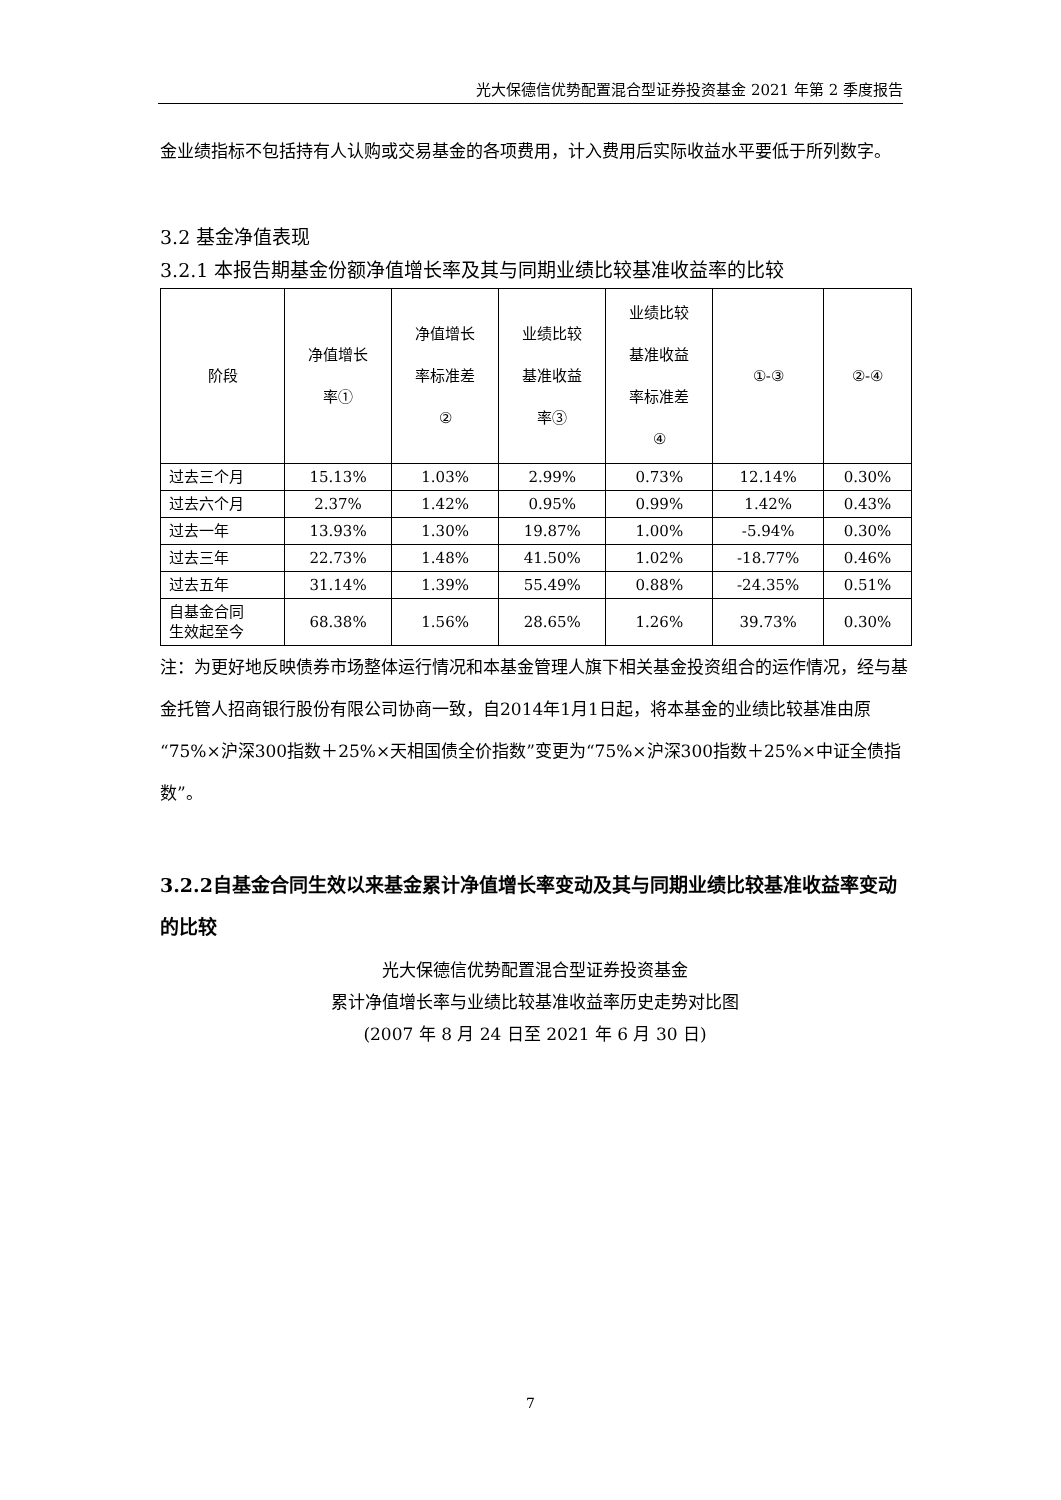光大保德信优势配置混合型证券投资基金 2021 年第 2 季度报告
金业绩指标不包括持有人认购或交易基金的各项费用，计入费用后实际收益水平要低于所列数字。
3.2 基金净值表现
3.2.1 本报告期基金份额净值增长率及其与同期业绩比较基准收益率的比较
| 阶段 | 净值增长 率① | 净值增长 率标准差 ② | 业绩比较 基准收益 率③ | 业绩比较 基准收益 率标准差 ④ | ①-③ | ②-④ |
| --- | --- | --- | --- | --- | --- | --- |
| 过去三个月 | 15.13% | 1.03% | 2.99% | 0.73% | 12.14% | 0.30% |
| 过去六个月 | 2.37% | 1.42% | 0.95% | 0.99% | 1.42% | 0.43% |
| 过去一年 | 13.93% | 1.30% | 19.87% | 1.00% | -5.94% | 0.30% |
| 过去三年 | 22.73% | 1.48% | 41.50% | 1.02% | -18.77% | 0.46% |
| 过去五年 | 31.14% | 1.39% | 55.49% | 0.88% | -24.35% | 0.51% |
| 自基金合同 生效起至今 | 68.38% | 1.56% | 28.65% | 1.26% | 39.73% | 0.30% |
注：为更好地反映债券市场整体运行情况和本基金管理人旗下相关基金投资组合的运作情况，经与基金托管人招商银行股份有限公司协商一致，自2014年1月1日起，将本基金的业绩比较基准由原“75%×沪深300指数＋25%×天相国债全价指数”变更为“75%×沪深300指数＋25%×中证全债指数”。
3.2.2自基金合同生效以来基金累计净值增长率变动及其与同期业绩比较基准收益率变动的比较
光大保德信优势配置混合型证券投资基金
累计净值增长率与业绩比较基准收益率历史走势对比图
(2007 年 8 月 24 日至 2021 年 6 月 30 日)
7